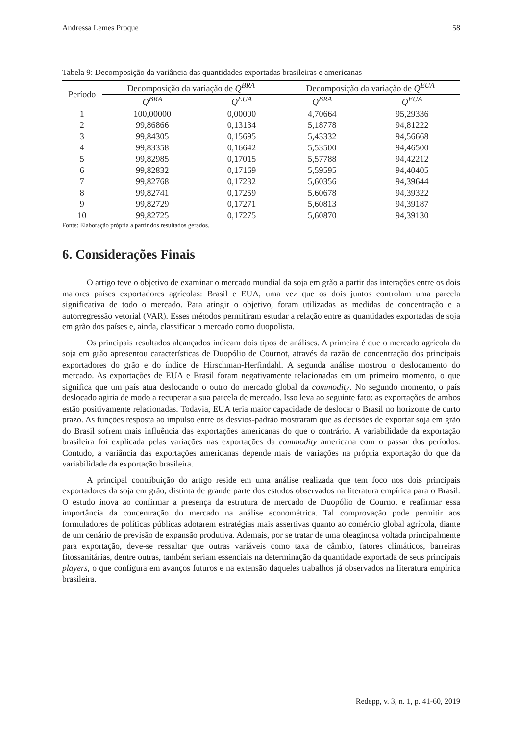Andressa Lemes Proque 58
Tabela 9: Decomposição da variância das quantidades exportadas brasileiras e americanas
| Período | Decomposição da variação de Q<sup>BRA</sup> | | Decomposição da variação de Q<sup>EUA</sup> | |
| --- | --- | --- | --- | --- |
| | Q<sup>BRA</sup> | Q<sup>EUA</sup> | Q<sup>BRA</sup> | Q<sup>EUA</sup> |
| 1 | 100,00000 | 0,00000 | 4,70664 | 95,29336 |
| 2 | 99,86866 | 0,13134 | 5,18778 | 94,81222 |
| 3 | 99,84305 | 0,15695 | 5,43332 | 94,56668 |
| 4 | 99,83358 | 0,16642 | 5,53500 | 94,46500 |
| 5 | 99,82985 | 0,17015 | 5,57788 | 94,42212 |
| 6 | 99,82832 | 0,17169 | 5,59595 | 94,40405 |
| 7 | 99,82768 | 0,17232 | 5,60356 | 94,39644 |
| 8 | 99,82741 | 0,17259 | 5,60678 | 94,39322 |
| 9 | 99,82729 | 0,17271 | 5,60813 | 94,39187 |
| 10 | 99,82725 | 0,17275 | 5,60870 | 94,39130 |
Fonte: Elaboração própria a partir dos resultados gerados.
6. Considerações Finais
O artigo teve o objetivo de examinar o mercado mundial da soja em grão a partir das interações entre os dois maiores países exportadores agrícolas: Brasil e EUA, uma vez que os dois juntos controlam uma parcela significativa de todo o mercado. Para atingir o objetivo, foram utilizadas as medidas de concentração e a autorregressão vetorial (VAR). Esses métodos permitiram estudar a relação entre as quantidades exportadas de soja em grão dos países e, ainda, classificar o mercado como duopolista.
Os principais resultados alcançados indicam dois tipos de análises. A primeira é que o mercado agrícola da soja em grão apresentou características de Duopólio de Cournot, através da razão de concentração dos principais exportadores do grão e do índice de Hirschman-Herfindahl. A segunda análise mostrou o deslocamento do mercado. As exportações de EUA e Brasil foram negativamente relacionadas em um primeiro momento, o que significa que um país atua deslocando o outro do mercado global da commodity. No segundo momento, o país deslocado agiria de modo a recuperar a sua parcela de mercado. Isso leva ao seguinte fato: as exportações de ambos estão positivamente relacionadas. Todavia, EUA teria maior capacidade de deslocar o Brasil no horizonte de curto prazo. As funções resposta ao impulso entre os desvios-padrão mostraram que as decisões de exportar soja em grão do Brasil sofrem mais influência das exportações americanas do que o contrário. A variabilidade da exportação brasileira foi explicada pelas variações nas exportações da commodity americana com o passar dos períodos. Contudo, a variância das exportações americanas depende mais de variações na própria exportação do que da variabilidade da exportação brasileira.
A principal contribuição do artigo reside em uma análise realizada que tem foco nos dois principais exportadores da soja em grão, distinta de grande parte dos estudos observados na literatura empírica para o Brasil. O estudo inova ao confirmar a presença da estrutura de mercado de Duopólio de Cournot e reafirmar essa importância da concentração do mercado na análise econométrica. Tal comprovação pode permitir aos formuladores de políticas públicas adotarem estratégias mais assertivas quanto ao comércio global agrícola, diante de um cenário de previsão de expansão produtiva. Ademais, por se tratar de uma oleaginosa voltada principalmente para exportação, deve-se ressaltar que outras variáveis como taxa de câmbio, fatores climáticos, barreiras fitossanitárias, dentre outras, também seriam essenciais na determinação da quantidade exportada de seus principais players, o que configura em avanços futuros e na extensão daqueles trabalhos já observados na literatura empírica brasileira.
Redepp, v. 3, n. 1, p. 41-60, 2019